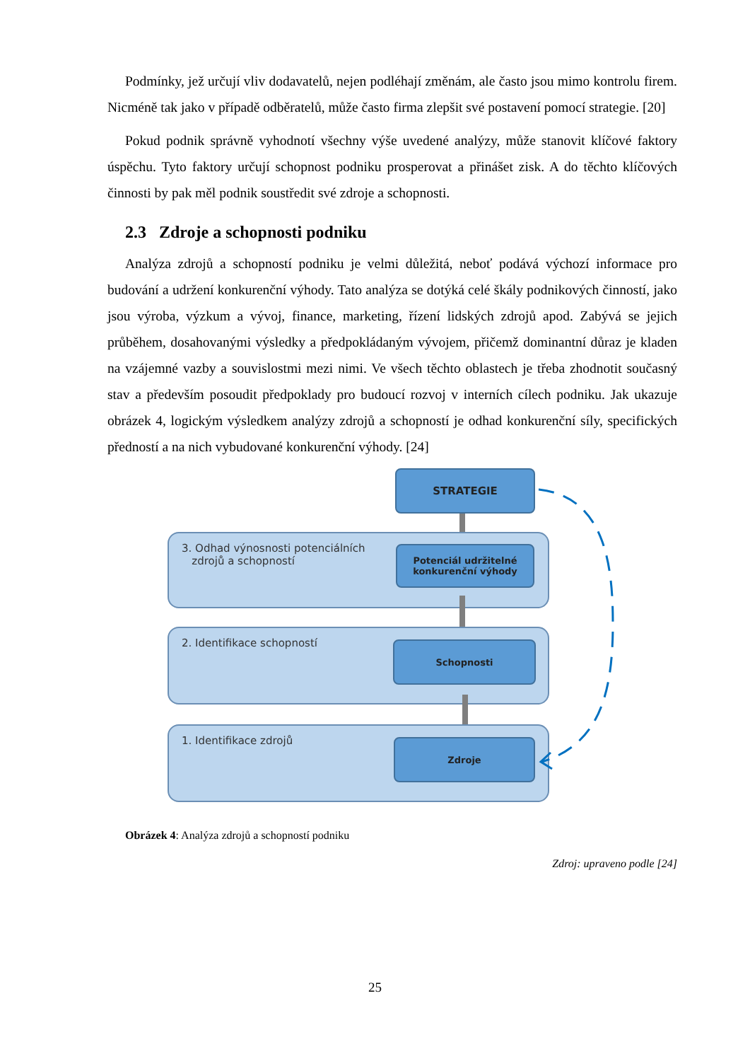Podmínky, jež určují vliv dodavatelů, nejen podléhají změnám, ale často jsou mimo kontrolu firem. Nicméně tak jako v případě odběratelů, může často firma zlepšit své postavení pomocí strategie. [20]
Pokud podnik správně vyhodnotí všechny výše uvedené analýzy, může stanovit klíčové faktory úspěchu. Tyto faktory určují schopnost podniku prosperovat a přinášet zisk. A do těchto klíčových činnosti by pak měl podnik soustředit své zdroje a schopnosti.
2.3 Zdroje a schopnosti podniku
Analýza zdrojů a schopností podniku je velmi důležitá, neboť podává výchozí informace pro budování a udržení konkurenční výhody. Tato analýza se dotýká celé škály podnikových činností, jako jsou výroba, výzkum a vývoj, finance, marketing, řízení lidských zdrojů apod. Zabývá se jejich průběhem, dosahovanými výsledky a předpokládaným vývojem, přičemž dominantní důraz je kladen na vzájemné vazby a souvislostmi mezi nimi. Ve všech těchto oblastech je třeba zhodnotit současný stav a především posoudit předpoklady pro budoucí rozvoj v interních cílech podniku. Jak ukazuje obrázek 4, logickým výsledkem analýzy zdrojů a schopností je odhad konkurenční síly, specifických předností a na nich vybudované konkurenční výhody. [24]
STRATEGIE
3. Odhad výnosnosti potenciálních
zdrojů a schopností
Potenciál udržitelné
konkurenční výhody
2. Identifikace schopností
Schopnosti
1. Identifikace zdrojů
Zdroje
Obrázek 4: Analýza zdrojů a schopností podniku
Zdroj: upraveno podle [24]
25